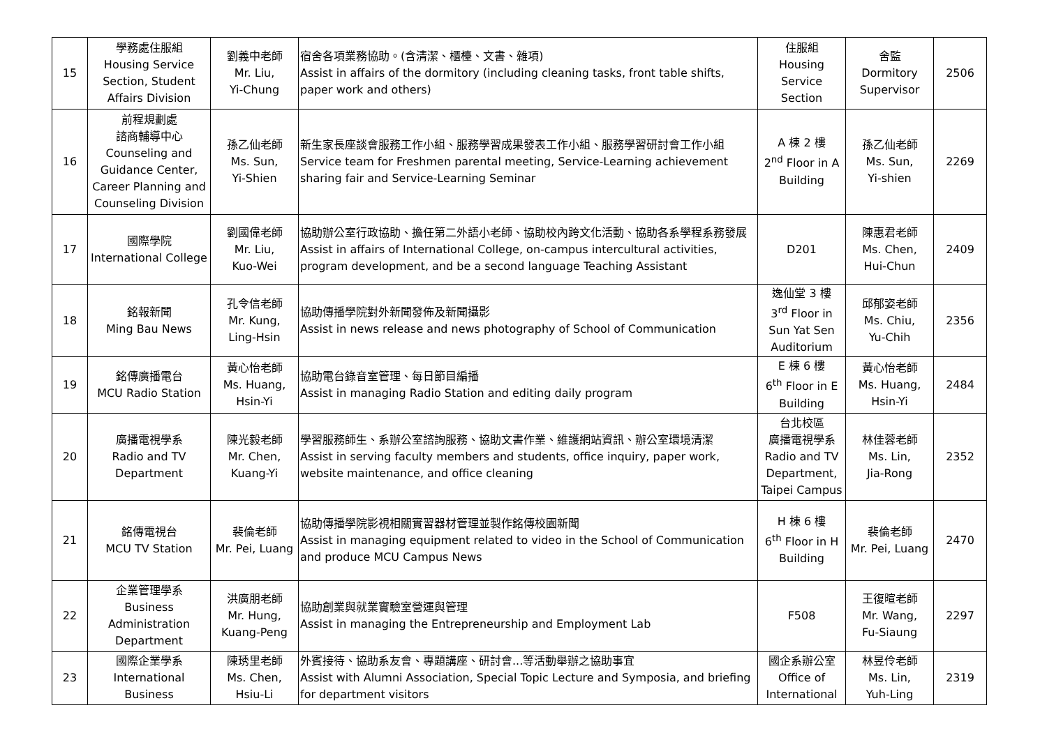| 15 | 學務處住服組 Housing Service Section, Student Affairs Division | 劉義中老師 Mr. Liu, Yi-Chung | 宿舍各項業務協助。(含清潔、櫃檯、文書、雜項) Assist in affairs of the dormitory (including cleaning tasks, front table shifts, paper work and others) | 住服組 Housing Service Section | 舍監 Dormitory Supervisor | 2506 |
| 16 | 前程規劃處 諮商輔導中心 Counseling and Guidance Center, Career Planning and Counseling Division | 孫乙仙老師 Ms. Sun, Yi-Shien | 新生家長座談會服務工作小組、服務學習成果發表工作小組、服務學習研討會工作小組 Service team for Freshmen parental meeting, Service-Learning achievement sharing fair and Service-Learning Seminar | A 棟 2 樓 2<sup>nd</sup> Floor in A Building | 孫乙仙老師 Ms. Sun, Yi-shien | 2269 |
| 17 | 國際學院 International College | 劉國偉老師 Mr. Liu, Kuo-Wei | 協助辦公室行政協助、擔任第二外語小老師、協助校內跨文化活動、協助各系學程系務發展 Assist in affairs of International College, on-campus intercultural activities, program development, and be a second language Teaching Assistant | D201 | 陳惠君老師 Ms. Chen, Hui-Chun | 2409 |
| 18 | 銘報新聞 Ming Bau News | 孔令信老師 Mr. Kung, Ling-Hsin | 協助傳播學院對外新聞發佈及新聞攝影 Assist in news release and news photography of School of Communication | 逸仙堂 3 樓 3<sup>rd</sup> Floor in Sun Yat Sen Auditorium | 邱郁姿老師 Ms. Chiu, Yu-Chih | 2356 |
| 19 | 銘傳廣播電台 MCU Radio Station | 黃心怡老師 Ms. Huang, Hsin-Yi | 協助電台錄音室管理、每日節目編播 Assist in managing Radio Station and editing daily program | E 棟 6 樓 6<sup>th</sup> Floor in E Building | 黃心怡老師 Ms. Huang, Hsin-Yi | 2484 |
| 20 | 廣播電視學系 Radio and TV Department | 陳光毅老師 Mr. Chen, Kuang-Yi | 學習服務師生、系辦公室諮詢服務、協助文書作業、維護網站資訊、辦公室環境清潔 Assist in serving faculty members and students, office inquiry, paper work, website maintenance, and office cleaning | 台北校區 廣播電視學系 Radio and TV Department, Taipei Campus | 林佳蓉老師 Ms. Lin, Jia-Rong | 2352 |
| 21 | 銘傳電視台 MCU TV Station | 裴倫老師 Mr. Pei, Luang | 協助傳播學院影視相關實習器材管理並製作銘傳校園新聞 Assist in managing equipment related to video in the School of Communication and produce MCU Campus News | H 棟 6 樓 6<sup>th</sup> Floor in H Building | 裴倫老師 Mr. Pei, Luang | 2470 |
| 22 | 企業管理學系 Business Administration Department | 洪廣朋老師 Mr. Hung, Kuang-Peng | 協助創業與就業實驗室營運與管理 Assist in managing the Entrepreneurship and Employment Lab | F508 | 王復暄老師 Mr. Wang, Fu-Siaung | 2297 |
| 23 | 國際企業學系 International Business | 陳琇里老師 Ms. Chen, Hsiu-Li | 外賓接待、協助系友會、專題講座、研討會...等活動舉辦之協助事宜 Assist with Alumni Association, Special Topic Lecture and Symposia, and briefing for department visitors | 國企系辦公室 Office of International | 林昱伶老師 Ms. Lin, Yuh-Ling | 2319 |